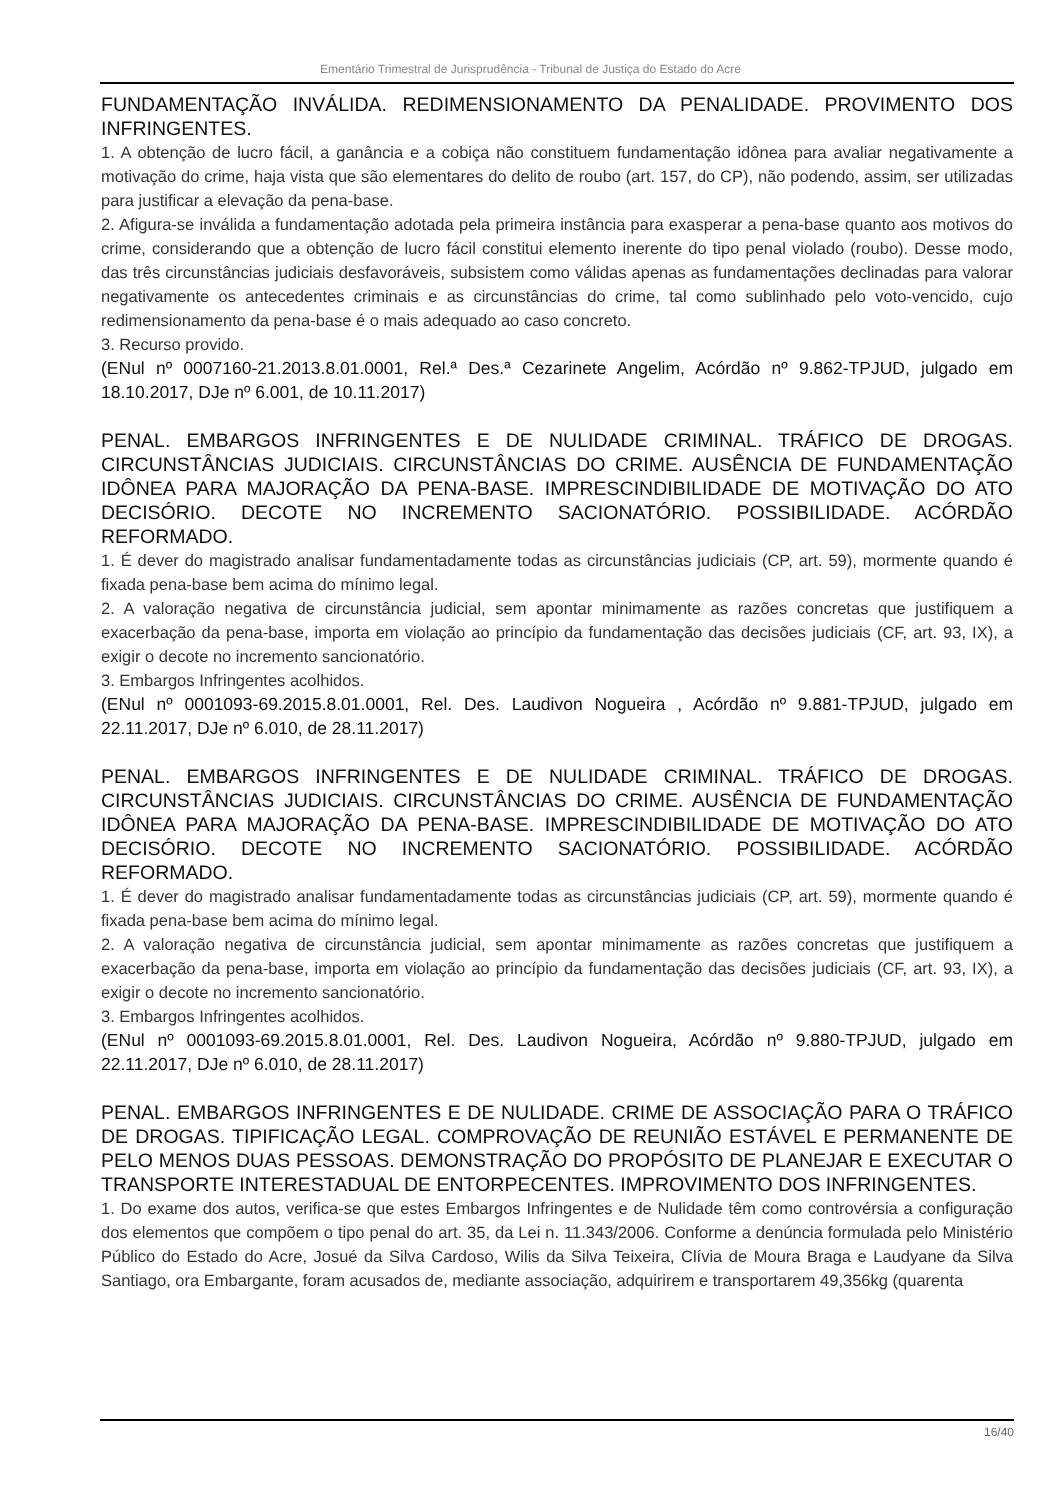Ementário Trimestral de Jurisprudência - Tribunal de Justiça do Estado do Acre
FUNDAMENTAÇÃO INVÁLIDA. REDIMENSIONAMENTO DA PENALIDADE. PROVIMENTO DOS INFRINGENTES.
1. A obtenção de lucro fácil, a ganância e a cobiça não constituem fundamentação idônea para avaliar negativamente a motivação do crime, haja vista que são elementares do delito de roubo (art. 157, do CP), não podendo, assim, ser utilizadas para justificar a elevação da pena-base.
2. Afigura-se inválida a fundamentação adotada pela primeira instância para exasperar a pena-base quanto aos motivos do crime, considerando que a obtenção de lucro fácil constitui elemento inerente do tipo penal violado (roubo). Desse modo, das três circunstâncias judiciais desfavoráveis, subsistem como válidas apenas as fundamentações declinadas para valorar negativamente os antecedentes criminais e as circunstâncias do crime, tal como sublinhado pelo voto-vencido, cujo redimensionamento da pena-base é o mais adequado ao caso concreto.
3. Recurso provido.
(ENul nº 0007160-21.2013.8.01.0001, Rel.ª Des.ª Cezarinete Angelim, Acórdão nº 9.862-TPJUD, julgado em 18.10.2017, DJe nº 6.001, de 10.11.2017)
PENAL. EMBARGOS INFRINGENTES E DE NULIDADE CRIMINAL. TRÁFICO DE DROGAS. CIRCUNSTÂNCIAS JUDICIAIS. CIRCUNSTÂNCIAS DO CRIME. AUSÊNCIA DE FUNDAMENTAÇÃO IDÔNEA PARA MAJORAÇÃO DA PENA-BASE. IMPRESCINDIBILIDADE DE MOTIVAÇÃO DO ATO DECISÓRIO. DECOTE NO INCREMENTO SACIONATÓRIO. POSSIBILIDADE. ACÓRDÃO REFORMADO.
1. É dever do magistrado analisar fundamentadamente todas as circunstâncias judiciais (CP, art. 59), mormente quando é fixada pena-base bem acima do mínimo legal.
2. A valoração negativa de circunstância judicial, sem apontar minimamente as razões concretas que justifiquem a exacerbação da pena-base, importa em violação ao princípio da fundamentação das decisões judiciais (CF, art. 93, IX), a exigir o decote no incremento sancionatório.
3. Embargos Infringentes acolhidos.
(ENul nº 0001093-69.2015.8.01.0001, Rel. Des. Laudivon Nogueira , Acórdão nº 9.881-TPJUD, julgado em 22.11.2017, DJe nº 6.010, de 28.11.2017)
PENAL. EMBARGOS INFRINGENTES E DE NULIDADE CRIMINAL. TRÁFICO DE DROGAS. CIRCUNSTÂNCIAS JUDICIAIS. CIRCUNSTÂNCIAS DO CRIME. AUSÊNCIA DE FUNDAMENTAÇÃO IDÔNEA PARA MAJORAÇÃO DA PENA-BASE. IMPRESCINDIBILIDADE DE MOTIVAÇÃO DO ATO DECISÓRIO. DECOTE NO INCREMENTO SACIONATÓRIO. POSSIBILIDADE. ACÓRDÃO REFORMADO.
1. É dever do magistrado analisar fundamentadamente todas as circunstâncias judiciais (CP, art. 59), mormente quando é fixada pena-base bem acima do mínimo legal.
2. A valoração negativa de circunstância judicial, sem apontar minimamente as razões concretas que justifiquem a exacerbação da pena-base, importa em violação ao princípio da fundamentação das decisões judiciais (CF, art. 93, IX), a exigir o decote no incremento sancionatório.
3. Embargos Infringentes acolhidos.
(ENul nº 0001093-69.2015.8.01.0001, Rel. Des. Laudivon Nogueira, Acórdão nº 9.880-TPJUD, julgado em 22.11.2017, DJe nº 6.010, de 28.11.2017)
PENAL. EMBARGOS INFRINGENTES E DE NULIDADE. CRIME DE ASSOCIAÇÃO PARA O TRÁFICO DE DROGAS. TIPIFICAÇÃO LEGAL. COMPROVAÇÃO DE REUNIÃO ESTÁVEL E PERMANENTE DE PELO MENOS DUAS PESSOAS. DEMONSTRAÇÃO DO PROPÓSITO DE PLANEJAR E EXECUTAR O TRANSPORTE INTERESTADUAL DE ENTORPECENTES. IMPROVIMENTO DOS INFRINGENTES.
1. Do exame dos autos, verifica-se que estes Embargos Infringentes e de Nulidade têm como controvérsia a configuração dos elementos que compõem o tipo penal do art. 35, da Lei n. 11.343/2006. Conforme a denúncia formulada pelo Ministério Público do Estado do Acre, Josué da Silva Cardoso, Wilis da Silva Teixeira, Clívia de Moura Braga e Laudyane da Silva Santiago, ora Embargante, foram acusados de, mediante associação, adquirirem e transportarem 49,356kg (quarenta
16/40